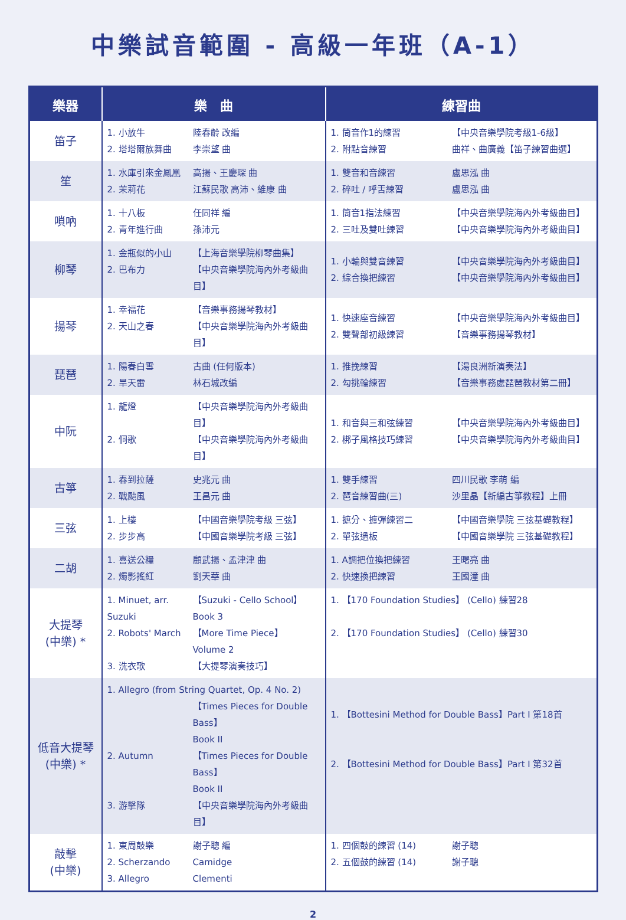中樂試音範圍 - 高級一年班（A-1）
| 樂器 | 樂 曲 | 練習曲 |
| --- | --- | --- |
| 笛子 | 1. 小放牛 陸春齡 改編 2. 塔塔爾族舞曲 李崇望 曲 | 1. 筒音作1的練習 【中央音樂學院考級1-6級】 2. 附點音練習 曲祥、曲廣義【笛子練習曲選】 |
| 笙 | 1. 水庫引來金鳳凰 高揚、王慶琛 曲 2. 茉莉花 江蘇民歌 高沛、維康 曲 | 1. 雙音和音練習 盧思泓 曲 2. 碎吐 / 呼舌練習 盧思泓 曲 |
| 嗩吶 | 1. 十八板 任同祥 編 2. 青年進行曲 孫沛元 | 1. 筒音1指法練習 【中央音樂學院海內外考級曲目】 2. 三吐及雙吐練習 【中央音樂學院海內外考級曲目】 |
| 柳琴 | 1. 金瓶似的小山 【上海音樂學院柳琴曲集】 2. 巴布力 【中央音樂學院海內外考級曲目】 | 1. 小輪與雙音練習 【中央音樂學院海內外考級曲目】 2. 綜合換把練習 【中央音樂學院海內外考級曲目】 |
| 揚琴 | 1. 幸福花 【音樂事務揚琴教材】 2. 天山之春 【中央音樂學院海內外考級曲目】 | 1. 快速座音練習 【中央音樂學院海內外考級曲目】 2. 雙聲部初級練習 【音樂事務揚琴教材】 |
| 琵琶 | 1. 陽春白雪 古曲 (任何版本) 2. 旱天雷 林石城改編 | 1. 推挽練習 【湯良洲新演奏法】 2. 勾挑輪練習 【音樂事務處琵琶教材第二冊】 |
| 中阮 | 1. 龍燈 【中央音樂學院海內外考級曲目】 2. 侗歌 【中央音樂學院海內外考級曲目】 | 1. 和音與三和弦練習 【中央音樂學院海內外考級曲目】 2. 梆子風格技巧練習 【中央音樂學院海內外考級曲目】 |
| 古箏 | 1. 春到拉薩 史兆元 曲 2. 戰颱風 王昌元 曲 | 1. 雙手練習 四川民歌 李萌 編 2. 琶音練習曲(三) 沙里晶【新編古箏教程】上冊 |
| 三弦 | 1. 上樓 【中國音樂學院考級 三弦】 2. 步步高 【中國音樂學院考級 三弦】 | 1. 摭分、摭彈練習二 【中國音樂學院 三弦基礎教程】 2. 單弦過板 【中國音樂學院 三弦基礎教程】 |
| 二胡 | 1. 喜送公糧 顧武揚、孟津津 曲 2. 燭影搖紅 劉天華 曲 | 1. A調把位換把練習 王曙亮 曲 2. 快速換把練習 王國潼 曲 |
| 大提琴 (中樂) * | 1. Minuet, arr. Suzuki 【Suzuki - Cello School】 Book 3 2. Robots' March 【More Time Piece】 Volume 2 3. 洗衣歌 【大提琴演奏技巧】 | 1. 【170 Foundation Studies】 (Cello) 練習28 2. 【170 Foundation Studies】 (Cello) 練習30 |
| 低音大提琴 (中樂) * | 1. Allegro (from String Quartet, Op. 4 No. 2) 【Times Pieces for Double Bass】 Book II 2. Autumn 【Times Pieces for Double Bass】 Book II 3. 游擊隊 【中央音樂學院海內外考級曲目】 | 1. 【Bottesini Method for Double Bass】Part I 第18首 2. 【Bottesini Method for Double Bass】Part I 第32首 |
| 敲擊 (中樂) | 1. 東周鼓樂 謝子聰 編 2. Scherzando Camidge 3. Allegro Clementi | 1. 四個鼓的練習 (14) 謝子聰 2. 五個鼓的練習 (14) 謝子聰 |
2